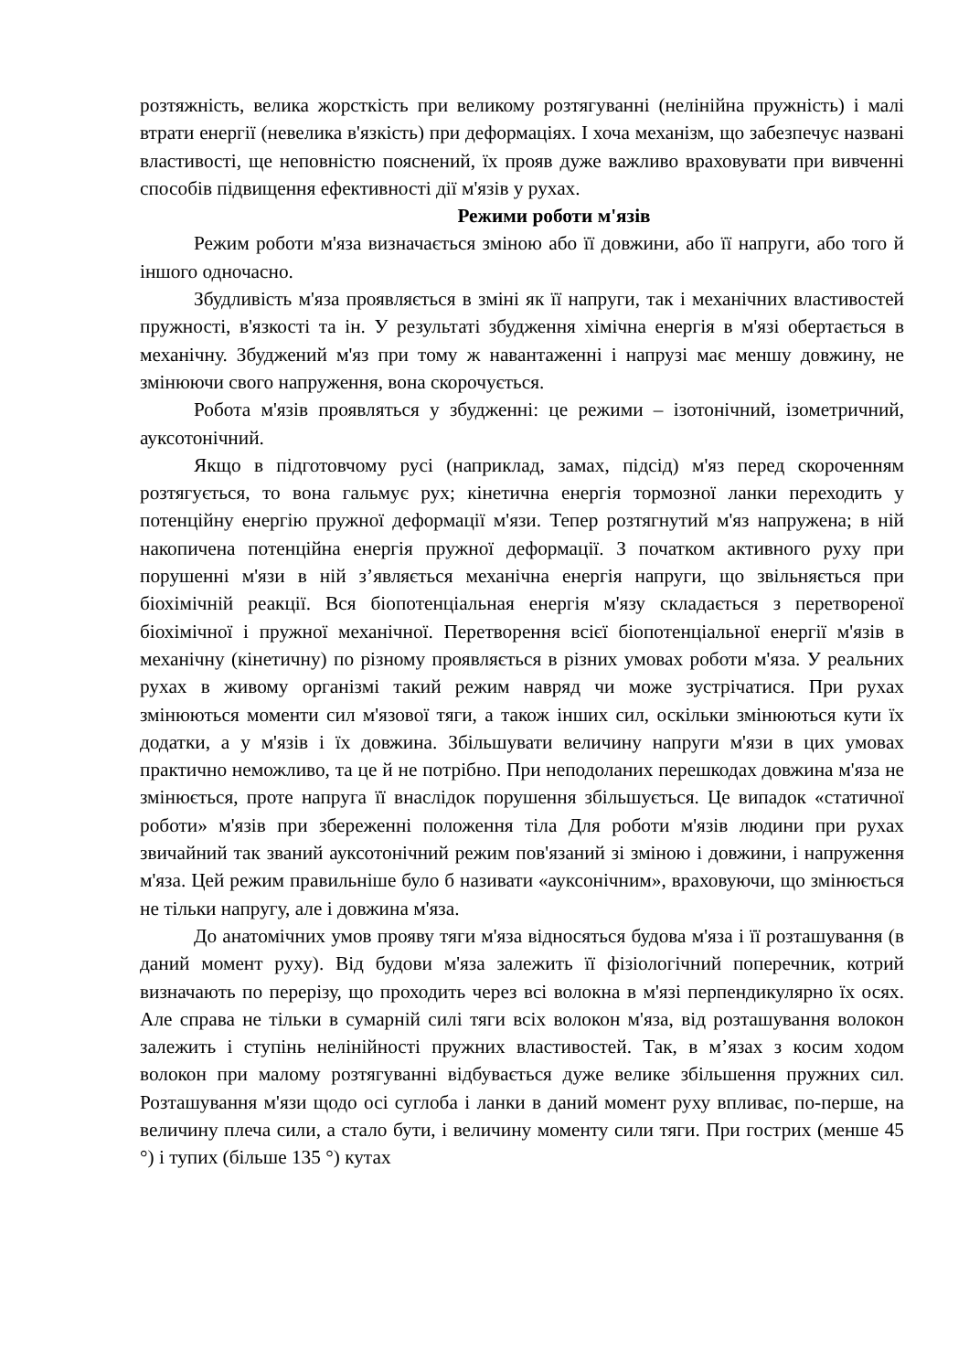розтяжність, велика жорсткість при великому розтягуванні (нелінійна пружність) і малі втрати енергії (невелика в'язкість) при деформаціях. І хоча механізм, що забезпечує названі властивості, ще неповністю пояснений, їх прояв дуже важливо враховувати при вивченні способів підвищення ефективності дії м'язів у рухах.
Режими роботи м'язів
Режим роботи м'яза визначається зміною або її довжини, або її напруги, або того й іншого одночасно.
Збудливість м'яза проявляється в зміні як її напруги, так і механічних властивостей пружності, в'язкості та ін. У результаті збудження хімічна енергія в м'язі обертається в механічну. Збуджений м'яз при тому ж навантаженні і напрузі має меншу довжину, не змінюючи свого напруження, вона скорочується.
Робота м'язів проявляться у збудженні: це режими – ізотонічний, ізометричний, ауксотонічний.
Якщо в підготовчому русі (наприклад, замах, підсід) м'яз перед скороченням розтягується, то вона гальмує рух; кінетична енергія тормозної ланки переходить у потенційну енергію пружної деформації м'язи. Тепер розтягнутий м'яз напружена; в ній накопичена потенційна енергія пружної деформації. З початком активного руху при порушенні м'язи в ній з’являється механічна енергія напруги, що звільняється при біохімічній реакції. Вся біопотенціальная енергія м'язу складається з перетвореної біохімічної і пружної механічної. Перетворення всієї біопотенціальної енергії м'язів в механічну (кінетичну) по різному проявляється в різних умовах роботи м'яза. У реальних рухах в живому організмі такий режим навряд чи може зустрічатися. При рухах змінюються моменти сил м'язової тяги, а також інших сил, оскільки змінюються кути їх додатки, а у м'язів і їх довжина. Збільшувати величину напруги м'язи в цих умовах практично неможливо, та це й не потрібно. При неподоланих перешкодах довжина м'яза не змінюється, проте напруга її внаслідок порушення збільшується. Це випадок «статичної роботи» м'язів при збереженні положення тіла Для роботи м'язів людини при рухах звичайний так званий ауксотонічний режим пов'язаний зі зміною і довжини, і напруження м'яза. Цей режим правильніше було б називати «ауксонічним», враховуючи, що змінюється не тільки напругу, але і довжина м'яза.
До анатомічних умов прояву тяги м'яза відносяться будова м'яза і її розташування (в даний момент руху). Від будови м'яза залежить її фізіологічний поперечник, котрий визначають по перерізу, що проходить через всі волокна в м'язі перпендикулярно їх осях. Але справа не тільки в сумарній силі тяги всіх волокон м'яза, від розташування волокон залежить і ступінь нелінійності пружних властивостей. Так, в м’язах з косим ходом волокон при малому розтягуванні відбувається дуже велике збільшення пружних сил. Розташування м'язи щодо осі суглоба і ланки в даний момент руху впливає, по-перше, на величину плеча сили, а стало бути, і величину моменту сили тяги. При гострих (менше 45 °) і тупих (більше 135 °) кутах